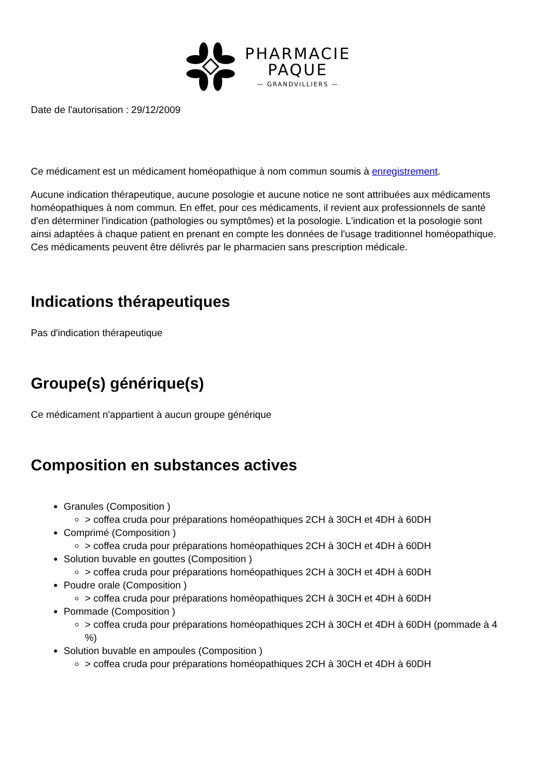PHARMACIE
PAQUE
— GRANDVILLIERS —
Date de l'autorisation : 29/12/2009
Ce médicament est un médicament homéopathique à nom commun soumis à enregistrement.
Aucune indication thérapeutique, aucune posologie et aucune notice ne sont attribuées aux médicaments homéopathiques à nom commun. En effet, pour ces médicaments, il revient aux professionnels de santé d'en déterminer l'indication (pathologies ou symptômes) et la posologie. L'indication et la posologie sont ainsi adaptées à chaque patient en prenant en compte les données de l'usage traditionnel homéopathique. Ces médicaments peuvent être délivrés par le pharmacien sans prescription médicale.
Indications thérapeutiques
Pas d'indication thérapeutique
Groupe(s) générique(s)
Ce médicament n'appartient à aucun groupe générique
Composition en substances actives
Granules (Composition )
> coffea cruda pour préparations homéopathiques 2CH à 30CH et 4DH à 60DH
Comprimé (Composition )
> coffea cruda pour préparations homéopathiques 2CH à 30CH et 4DH à 60DH
Solution buvable en gouttes (Composition )
> coffea cruda pour préparations homéopathiques 2CH à 30CH et 4DH à 60DH
Poudre orale (Composition )
> coffea cruda pour préparations homéopathiques 2CH à 30CH et 4DH à 60DH
Pommade (Composition )
> coffea cruda pour préparations homéopathiques 2CH à 30CH et 4DH à 60DH (pommade à 4 %)
Solution buvable en ampoules (Composition )
> coffea cruda pour préparations homéopathiques 2CH à 30CH et 4DH à 60DH